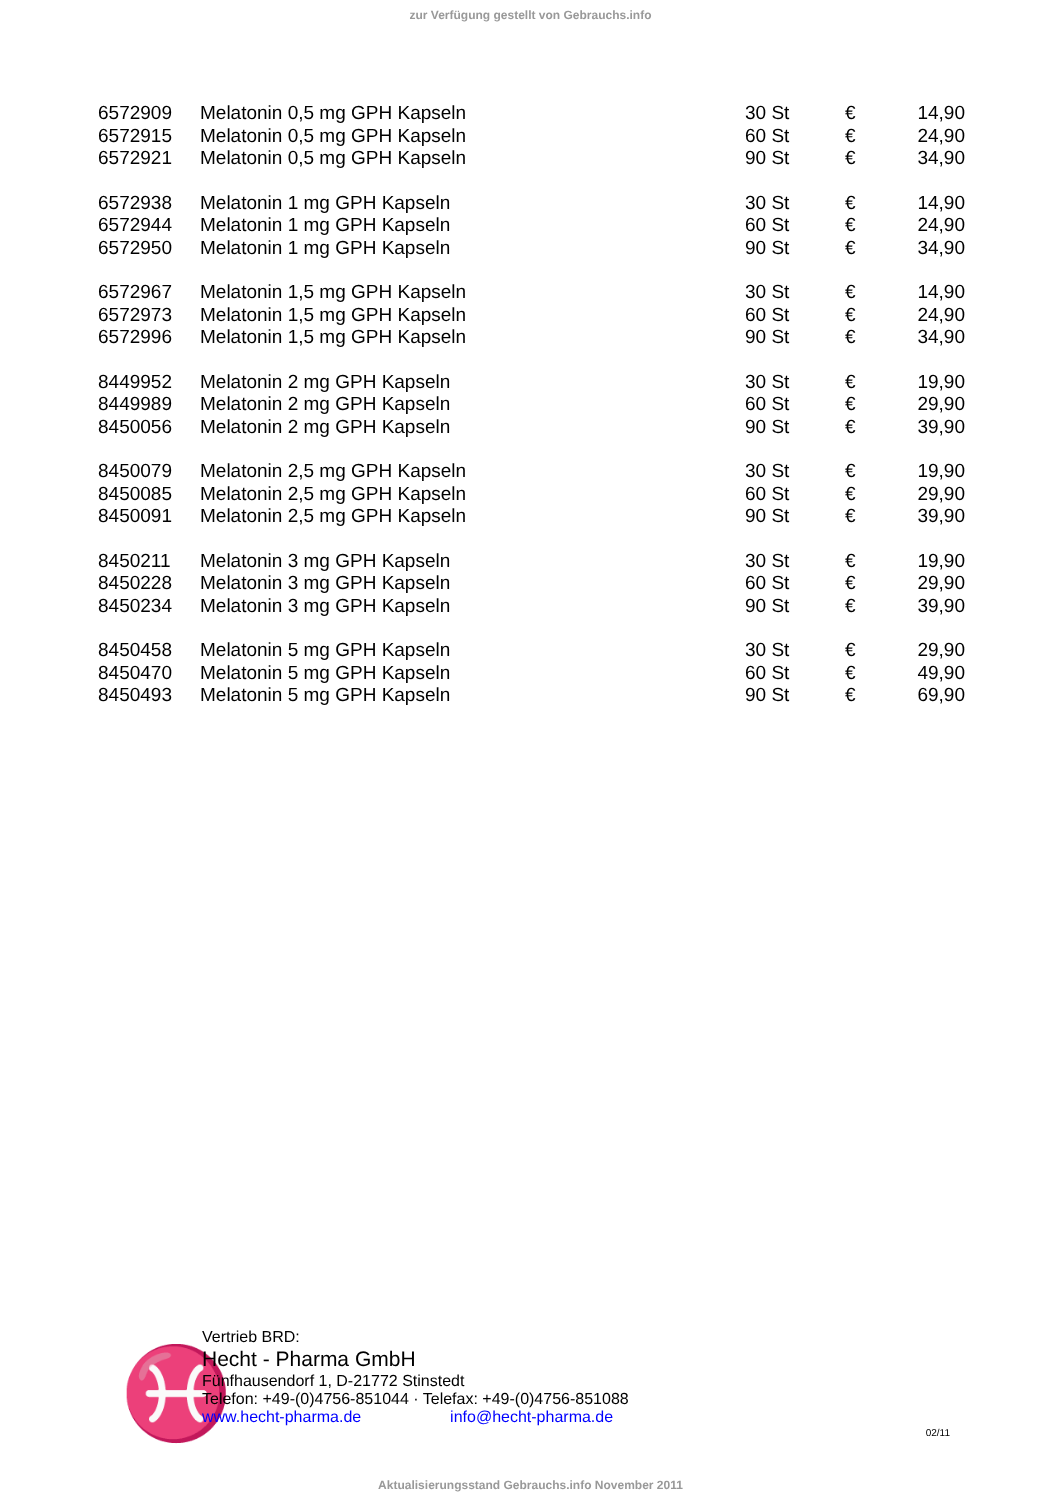zur Verfügung gestellt von Gebrauchs.info
| 6572909 | Melatonin 0,5 mg GPH Kapseln | 30 St | € | 14,90 |
| 6572915 | Melatonin 0,5 mg GPH Kapseln | 60 St | € | 24,90 |
| 6572921 | Melatonin 0,5 mg GPH Kapseln | 90 St | € | 34,90 |
| 6572938 | Melatonin 1 mg GPH Kapseln | 30 St | € | 14,90 |
| 6572944 | Melatonin 1 mg GPH Kapseln | 60 St | € | 24,90 |
| 6572950 | Melatonin 1 mg GPH Kapseln | 90 St | € | 34,90 |
| 6572967 | Melatonin 1,5 mg GPH Kapseln | 30 St | € | 14,90 |
| 6572973 | Melatonin 1,5 mg GPH Kapseln | 60 St | € | 24,90 |
| 6572996 | Melatonin 1,5 mg GPH Kapseln | 90 St | € | 34,90 |
| 8449952 | Melatonin 2 mg GPH Kapseln | 30 St | € | 19,90 |
| 8449989 | Melatonin 2 mg GPH Kapseln | 60 St | € | 29,90 |
| 8450056 | Melatonin 2 mg GPH Kapseln | 90 St | € | 39,90 |
| 8450079 | Melatonin 2,5 mg GPH Kapseln | 30 St | € | 19,90 |
| 8450085 | Melatonin 2,5 mg GPH Kapseln | 60 St | € | 29,90 |
| 8450091 | Melatonin 2,5 mg GPH Kapseln | 90 St | € | 39,90 |
| 8450211 | Melatonin 3 mg GPH Kapseln | 30 St | € | 19,90 |
| 8450228 | Melatonin 3 mg GPH Kapseln | 60 St | € | 29,90 |
| 8450234 | Melatonin 3 mg GPH Kapseln | 90 St | € | 39,90 |
| 8450458 | Melatonin 5 mg GPH Kapseln | 30 St | € | 29,90 |
| 8450470 | Melatonin 5 mg GPH Kapseln | 60 St | € | 49,90 |
| 8450493 | Melatonin 5 mg GPH Kapseln | 90 St | € | 69,90 |
♓
Vertrieb BRD:
Hecht - Pharma GmbH
Fünfhausendorf 1, D-21772 Stinstedt
Telefon: +49-(0)4756-851044 · Telefax: +49-(0)4756-851088
www.hecht-pharma.de info@hecht-pharma.de
02/11
Aktualisierungsstand Gebrauchs.info November 2011